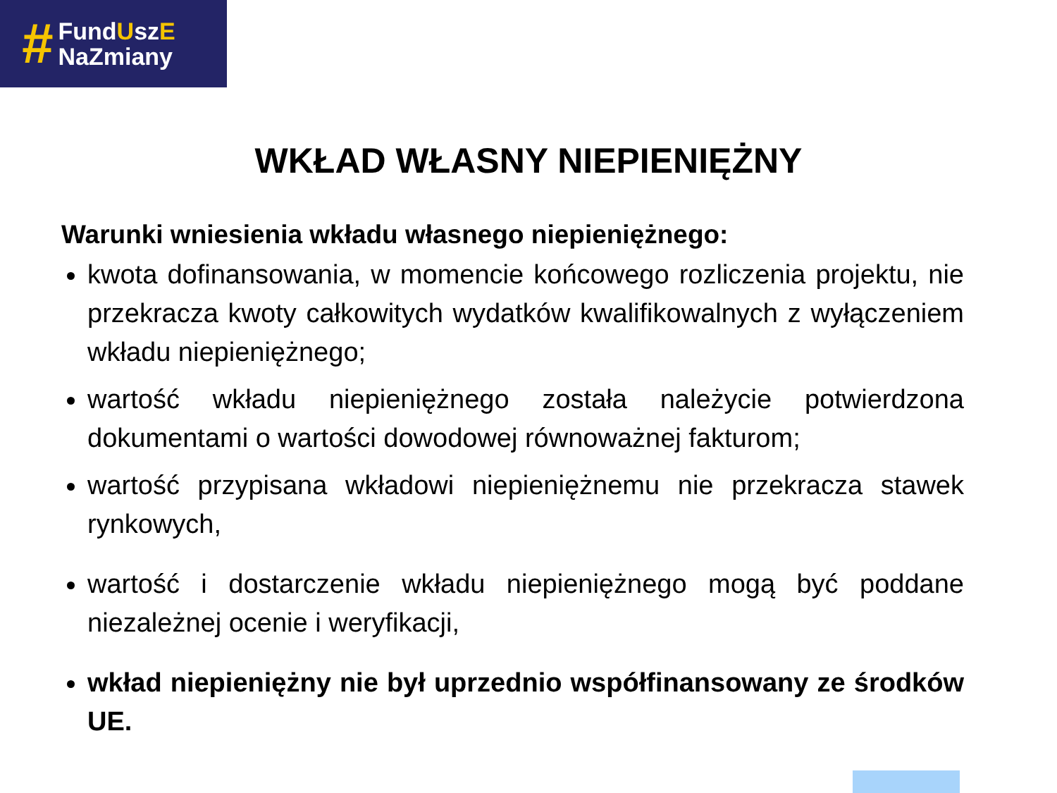#
FundUszE
NaZmiany
WKŁAD WŁASNY NIEPIENIĘŻNY
Warunki wniesienia wkładu własnego niepieniężnego:
kwota dofinansowania, w momencie końcowego rozliczenia projektu, nie przekracza kwoty całkowitych wydatków kwalifikowalnych z wyłączeniem wkładu niepieniężnego;
wartość wkładu niepieniężnego została należycie potwierdzona dokumentami o wartości dowodowej równoważnej fakturom;
wartość przypisana wkładowi niepieniężnemu nie przekracza stawek rynkowych,
wartość i dostarczenie wkładu niepieniężnego mogą być poddane niezależnej ocenie i weryfikacji,
wkład niepieniężny nie był uprzednio współfinansowany ze środków UE.